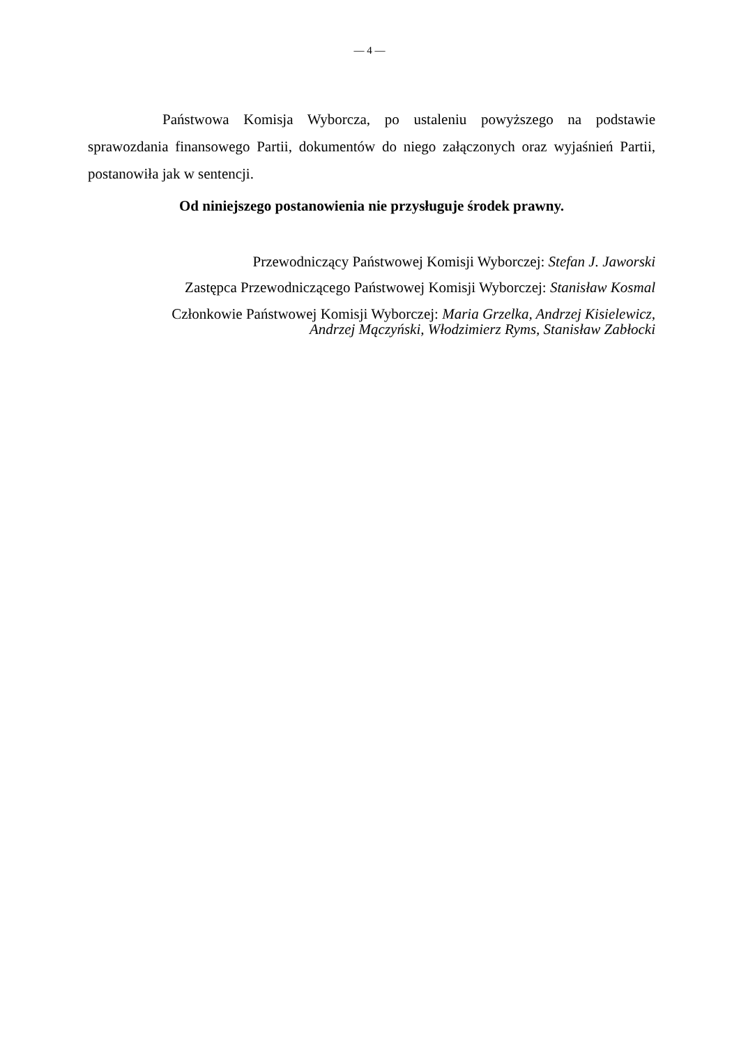— 4 —
Państwowa Komisja Wyborcza, po ustaleniu powyższego na podstawie sprawozdania finansowego Partii, dokumentów do niego załączonych oraz wyjaśnień Partii, postanowiła jak w sentencji.
Od niniejszego postanowienia nie przysługuje środek prawny.
Przewodniczący Państwowej Komisji Wyborczej: Stefan J. Jaworski
Zastępca Przewodniczącego Państwowej Komisji Wyborczej: Stanisław Kosmal
Członkowie Państwowej Komisji Wyborczej: Maria Grzelka, Andrzej Kisielewicz,
Andrzej Mączyński, Włodzimierz Ryms, Stanisław Zabłocki